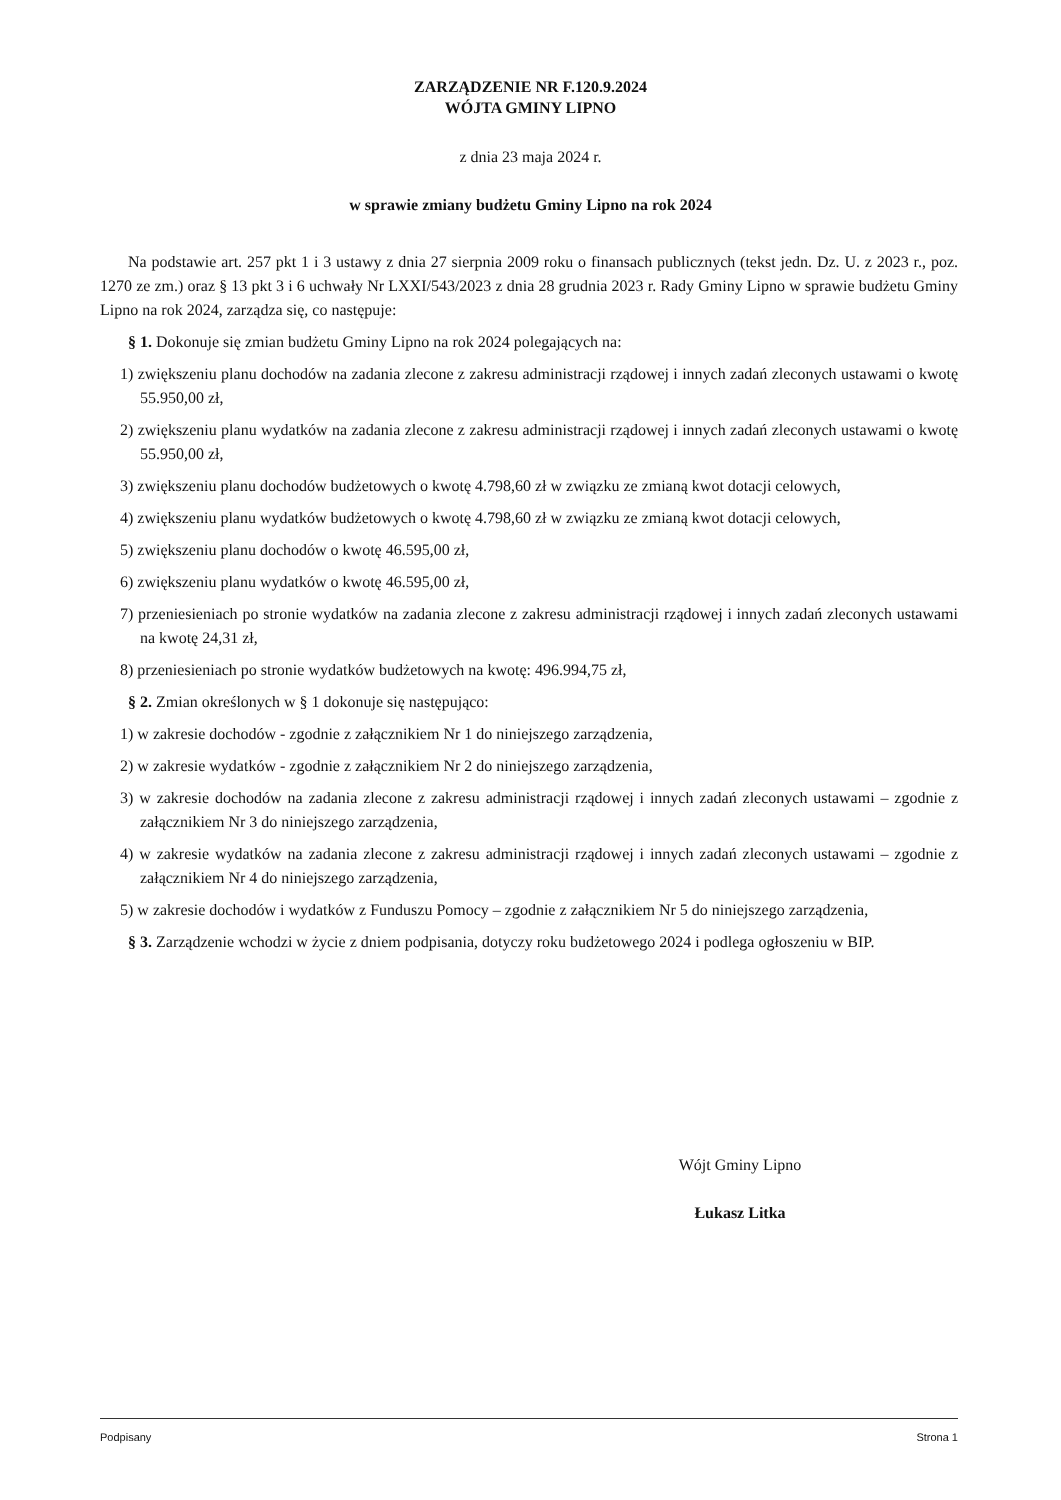ZARZĄDZENIE NR F.120.9.2024
WÓJTA GMINY LIPNO
z dnia 23 maja 2024 r.
w sprawie zmiany budżetu Gminy Lipno na rok 2024
Na podstawie art. 257 pkt 1 i 3 ustawy z dnia 27 sierpnia 2009 roku o finansach publicznych (tekst jedn. Dz. U. z 2023 r., poz. 1270 ze zm.) oraz § 13 pkt 3 i 6 uchwały Nr LXXI/543/2023 z dnia 28 grudnia 2023 r. Rady Gminy Lipno w sprawie budżetu Gminy Lipno na rok 2024, zarządza się, co następuje:
§ 1. Dokonuje się zmian budżetu Gminy Lipno na rok 2024 polegających na:
1) zwiększeniu planu dochodów na zadania zlecone z zakresu administracji rządowej i innych zadań zleconych ustawami o kwotę 55.950,00 zł,
2) zwiększeniu planu wydatków na zadania zlecone z zakresu administracji rządowej i innych zadań zleconych ustawami o kwotę 55.950,00 zł,
3) zwiększeniu planu dochodów budżetowych o kwotę 4.798,60 zł w związku ze zmianą kwot dotacji celowych,
4) zwiększeniu planu wydatków budżetowych o kwotę 4.798,60 zł w związku ze zmianą kwot dotacji celowych,
5) zwiększeniu planu dochodów o kwotę 46.595,00 zł,
6) zwiększeniu planu wydatków o kwotę 46.595,00 zł,
7) przeniesieniach po stronie wydatków na zadania zlecone z zakresu administracji rządowej i innych zadań zleconych ustawami na kwotę 24,31 zł,
8) przeniesieniach po stronie wydatków budżetowych na kwotę: 496.994,75 zł,
§ 2. Zmian określonych w § 1 dokonuje się następująco:
1) w zakresie dochodów - zgodnie z załącznikiem Nr 1 do niniejszego zarządzenia,
2) w zakresie wydatków - zgodnie z załącznikiem Nr 2 do niniejszego zarządzenia,
3) w zakresie dochodów na zadania zlecone z zakresu administracji rządowej i innych zadań zleconych ustawami – zgodnie z załącznikiem Nr 3 do niniejszego zarządzenia,
4) w zakresie wydatków na zadania zlecone z zakresu administracji rządowej i innych zadań zleconych ustawami – zgodnie z załącznikiem Nr 4 do niniejszego zarządzenia,
5) w zakresie dochodów i wydatków z Funduszu Pomocy – zgodnie z załącznikiem Nr 5 do niniejszego zarządzenia,
§ 3. Zarządzenie wchodzi w życie z dniem podpisania, dotyczy roku budżetowego 2024 i podlega ogłoszeniu w BIP.
Wójt Gminy Lipno
Łukasz Litka
Podpisany Strona 1